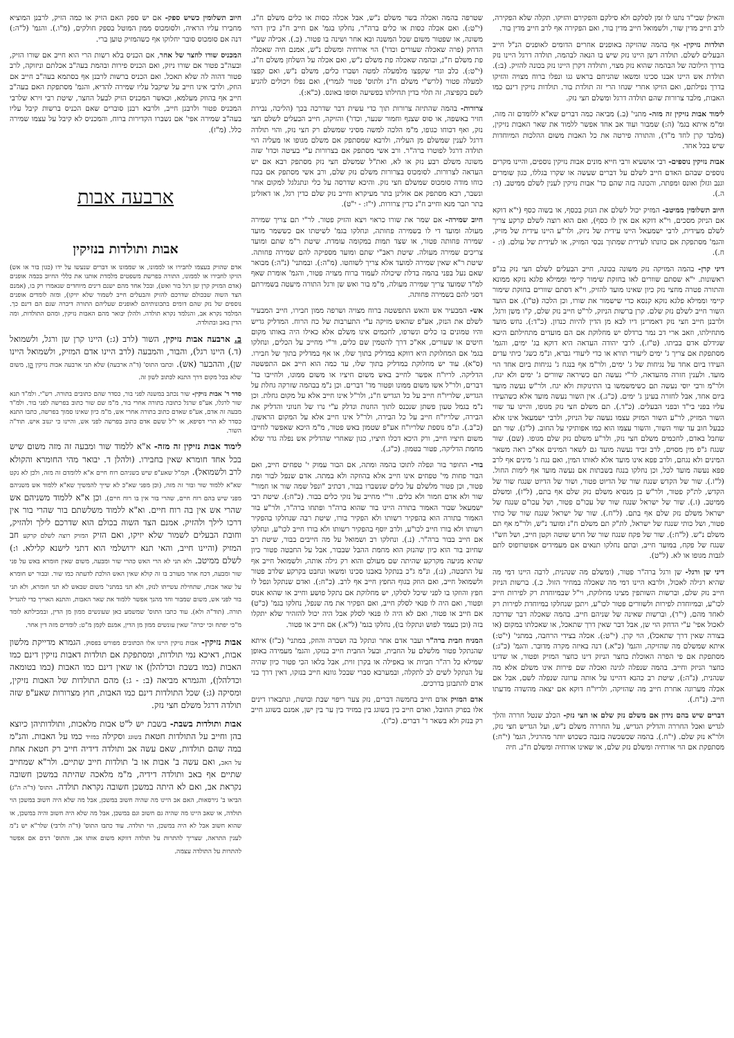והאילן שבי"ד נתנו לו זמן לסלקם ולא סילקם והפקירם והזיקו. תקלה שלא הפקירה, לרב חייב מדין שור, ולשמואל חייב מדין בור, ואם הפקירה אף לרב חייב מדין בור.
תולדות נזיקין- אף בהמה שהזיקה באופנים אחרים הדומים לאופנים הנ"ל חייב הבעלים לשלם. תולדה דשן היינו נזק שיש בו הנאה לבהמה, תולדה דרגל היינו נזק בדרך הילוכה של הבהמה שהוא נזק מצוי, ותולדה דקרן היינו נזק בכונה להזיק. (ב:). תולדת אש היינו אבנו סכינו ומשאו שהניחם בראש גגו ונפלו ברוח מצויה והזיקו בדרך נפילתם, ואם הזיקו אחרי שנחו הרי זה תולדת בור. תולדות נזיקין דינם כמו האבות, מלבד צרורות שהם תולדה דרגל ומשלם חצי נזק.
לימוד אבות נזיקין זה מזה- מתני' (ב.) מביאה כמה דברים שא"א ללומדם זה מזה, ומ"מ איתא בגמ' (ה:) שמבור ועוד אב אחד אפשר ללמוד את שאר האבות נזיקין, (מלבד קרן לחד מ"ד), והתורה פירטה את כל האבות משום ההלכות המיוחדות שיש בכל אחד.
אבות נזיקין נוספים- רבי אושעיא ורבי חייא מונים אבות נזיקין נוספים, והיינו מקרים נוספים שבהם האדם חייב לשלם על דברים שעשה או שקרו בגללו, כגון שומרים וגנב וגזלן ואונס ומפתה, והכונה בזה שהם כד' אבות נזיקין לענין לשלם ממיטב. (ד: ה.).
חיוב תשלומין ממיטב- המזיק יכול לשלם את הנזק בכסף, או בשוה כסף (י"א דוקא אם הניזק מסכים, וי"א דוקא אם אין לו כסף), ואם הוא רוצה לשלם קרקע צריך לשלם מעידית, לרבי ישמעאל היינו עידית של ניזק, ולר"ע היינו עידית של מזיק, והגמ' מסתפקת אם כוונתו לעידית שמתוך נכסי המזיק, או לעידית של עולם. (ו: - ח.).
דיני קרן- בהמה המזיקה נזק משונה בכונה, חייב הבעלים לשלם חצי נזק בג"פ ראשונות. י"א שסתם שוורים לאו בחזקת שימור קיימי וממילא פלגא נזקא ממונא והתורה פטרה מחצי נזק כיון שאינו מועד להזיק, וי"א דסתם שוורים בחזקת שימור קיימי וממילא פלגא נזקא קנסא כדי שישמור את שורו, וכן הלכה (ט"ו). אם הועד השור חייב לשלם נזק שלם. קרן ברשות הניזק, לר"ט חייב נזק שלם, ק"ו משן ורגל, ולרבנן חייב חצי נזק דאמרינן דיו לבא מן הדין להיות כנדון. (כ"ד:). נחש מועד מתחילתו, וזאב ארי דב נמר ברדלס יש מחלוקת אם הם מועדים מתחילתם היכא שגידלם אדם בביתו. (ט"ז.). לרבי יהודה העדאה היא דוקא בג' ימים, והגמ' מסתפקת אם צריך ג' ימים ליעודי תורא או כדי ליעודי גברא, ונ"מ כשג' כיתי עדים העידו ביום אחד על נגיחות של ג' ימים, ולר"מ אף בנגח ג' נגיחות ביום אחד הוי מועד. ולענין חזרה מהעדאה, לר"י נעשה תם כשיראה שוורים ג' ימים ולא יגח, ולר"מ ורבי יוסי נעשה תם כשימשמשו בו התינוקות ולא יגח. ולר"ש נעשה מועד ביום אחד, אבל לחזרה בעינן ג' ימים. (כ"ג.). אין השור נעשה מועד אלא כשהעידו עליו בפני בי"ד ובפני הבעלים. (כ"ד.). תם משלם חצי נזק מגופו, והיינו עד שווי השור המזיק, לר"ע השור המזיק עצמו נעשה של הניזק, ולרבי ישמעאל אינו אלא כבעל חוב עד שווי השור, והשור עצמו הוא כמו אפותיקי על החוב. (ל"ג). שור תם שחבל באדם, לחכמים משלם חצי נזק, ולר"ע משלם נזק שלם מגופו. (שם). שור שנגח ג"פ מין מסוים, לרב זביד נעשה מועד גם לשאר המינים אא"כ ראה משאר המינים ולא נגחם, ולרב פפא אינו מועד אלא לאותו המין, ואם נגח ג' מינים אף לרב פפא נעשה מועד לכל, וכן נחלקו בנגח בשבתות אם נעשה מועד אף לימות החול. (ל"ז.). שור של הקדש שנגח שור של הדיוט פטור, ושור של הדיוט שנגח שור של הקדש, לת"ק פטור, ולר"ש בן מנסיא משלם נזק שלם אף בתם, (ל"ז), ומשלם ממיטב. (ז.). שור של ישראל שנגח שור של עכו"ם פטור, ושל עכו"ם שנגח של ישראל משלם נזק שלם אף בתם. (ל"ח.). שור של ישראל שנגח שור של כותי פטור, ושל כותי שנגח של ישראל, לת"ק תם משלם ח"נ ומועד נ"ש, ולר"מ אף תם משלם נ"ש. (ל"ח:). שור של פקח שנגח שור של חרש שוטה וקטן חייב, ושל חש"ו שנגח של פקח, במועד חייב, ובתם נחלקו תנאים אם מעמידים אפוטרופוס לתם לגבות מגופו או לא. (ל"ט).
דיני שן ורגל- שן ורגל ברה"ר פטור, (ומשלם מה שנהנית, לרבה היינו דמי מה שהיא רגילה לאכול, ולרבא היינו דמי מה שאכלה במחיר הזול. כ.). ברשות הניזק חייב נזק שלם, וברשות השותפין מצינו מחלוקת, וי"ל שבמיוחדת רק לפירות חייב לכו"ע, ובמיוחדת לפירות ולשוורים פטור לכו"ע, ויתכן שנחלקו במיוחדת לפירות רק לאחד מהם, (י"ד), וברשות שאינה של שניהם חייב. בהמה שאכלה דבר שדרכה לאכול אפי' ע"י הדחק הוי שן, אבל דבר שאין דרך שתאכל, או שאכלתו במקום (או בצורה שאין דרך שתאכל), הוי קרן. (י"ט:). אכלה בצידי הרחבה, במתני' (י"ט:) איתא שמשלם מה שהזיקה, והגמ' (כ"א.) דנה באיזה מקרה מדובר. והגמ' (כ"ג:) מסתפקת אם פי הפרה האוכלת בחצר הניזק דינו כחצר המזיק ופטור, או שדינו כחצר הניזק וחייב. בהמה שנפלה לגינה ואכלה שם פירות אינו משלם אלא מה שנהנית, (נ"ה:), שיטת רב כהנא דהיינו על אותה ערוגה שנפלה לשם, אבל אם אכלה מערוגה אחרת חייב מה שהזיקה, ולריו"ח דוקא אם יצאה מהשדה מדעתו חייב. (נ"ח.).
דברים שיש בהם נידון אם משלם נזק שלם או חצי נזק- הכלב שנטל חררה והלך לגדיש ואכל החררה והדליק הגדיש, על החררה משלם נ"ש, ועל הגדיש חצי נזק, ולר"א נזק שלם. (י"ח.). בהמה שכשכשה בזנבה כשכוש יותר מהרגיל, הגמ' (י"ח:) מסתפקת אם הוי אורחיה ומשלם נזק שלם, או שאינו אורחיה ומשלם ח"נ. חיה
שטרפה בהמה ואכלה בשר משלם נ"ש, אבל אכלה כסות או כלים משלם ח"נ. (י"ט:). ואם אכלה כסות או כלים ברה"ר, נחלקו בגמ' אם חייב ח"נ כיון דהוי משונה, או שפטור משום שכל המשנה ובא אחר ושינה בו פטור. (כ.). אכילה שע"י הדחק (פרה שאכלה שעורים וכדו') הוי אורחיה ומשלם נ"ש, אמנם חיה שאכלה פת משלם ח"נ, ובהמה שאכלה פת משלם נ"ש, ואם אכלה על השלחן משלם ח"נ. (י"ט:). כלב וגדי שקפצו מלמעלה למטה ושברו כלים, משלם נ"ש, ואם קפצו למעלה פטור (לרש"י משלם ח"נ ולתוס' פטור לגמרי), ואם נפלו ויכולים להגיע לשם בקפיצה, זה תלוי בדין תחילתו בפשיעה וסופו באונס. (כ"א:).
צרורות- בהמה שהתיזה צרורות תוך כדי עשית דבר שדרכה בכך (הליכה, נבירת חזיר באשפה, או סוס שצנף וחמור שנער, וכדו') והזיקה, חייב הבעלים לשלם חצי נזק, ואף דכוחו כגופו, מ"מ הלכה למשה מסיני שמשלם רק חצי נזק, והוי תולדה דרגל לענין שמשלם מן העליה, ולרבא שמסתפק אם משלם מגופו או מעליה הוי תולדה דרגל לפוטרו ברה"ר. ורב אשי מסתפק אם בצרורות ע"י בעיטה וכדו' שזה משונה משלם רבע נזק או לא, ואת"ל שמשלם חצי נזק מסתפק רבא אם יש העדאה לצרורות. לסומכוס בצרורות משלם נזק שלם, ורב אשי מסתפק אם בכח כוחו מודה סומכוס שמשלם חצי נזק. והיכא שדרסה על כלי ונתגלגל למקום אחר ונשבר, רבא מסתפק אם אזלינן בתר מעיקרא וחייב נזק שלם כדין רגל, או דאזלינן בתר תבר מנא וחייב ח"נ כדין צרורות. (י"ז: - י"ט).
חיוב שמירה- אם שמר את שורו כראוי ויצא והזיק פטור. לר"י תם צריך שמירה מעולה ומועד די לו בשמירה פחותה, ונחלקו בגמ' לשיטתו אם כששמר מועד שמירה פחותה פטור, או שצד תמות במקומה עומדת. שיטת ר"מ שתם ומועד צריכים שמירה מעולה. שיטת ראב"י שתם ומועד מספיקה להם שמירה פחותה. שיטת ר"א שאין שמירה למועד אלא צריך לשוחטו. (מ"ה:). ובמתני' (נ"ה:) מבואר שאם נעל בפני בהמה בדלת שיכולה לעמוד ברוח מצויה פטור, והגמ' אומרת שאף למ"ד שמועד צריך שמירה מעולה, מ"מ בור ואש שן ורגל התורה מיעטה בשמירתם דסגי להם בשמירה פחותה.
אש- המבעיר אש והאש התפשטה ברוח מצויה ושרפה ממון חבירו, חייב המבעיר לשלם את הנזק, אע"פ שהאש מזיקה ע"י התערבות של כח הרוח. המדליק גדיש והיו טמונים בו כלים ונשרפו, לחכמים אינו משלם אלא כאילו היה באותו מקום חיטים או שעורים, אא"כ דרך להטמין שם כלים, ור"י מחייב על הכלים, ונחלקו בגמ' אם המחלוקת היא דווקא במדליק בתוך שלו, או אף במדליק בתוך של חבירו. (ס"א). עוד יש מחלוקת במדליק בתוך שלו, עד כמה הוא חייב אם התפשטה הדליקה. לריו"ח אפשר לחייב באש משום חיציו או משום ממונו, ולחייבו בד' דברים, ולר"ל אשו משום ממונו ופטור מד' דברים. וכן נ"מ בבהמה שזרקה גחלת על הגדיש, שלריו"ח חייב על כל הגדיש ח"נ, ולר"ל אינו חייב אלא על מקום גחלת. וכן נ"מ בגמל טעון פשתן שנכנס לתוך החנות ונדלק ע"י נרו של חנווני והדליק את הבירה, שלריו"ח חייב על כל הבירה, ולר"ל אינו חייב אלא על המקום הראשון. (כ"ב.). ונ"מ נוספת שלריו"ח אע"פ שטמון באש פטור, מ"מ היכא שאפשר לחייבו משום חיציו חייב, ורק היכא דכלו חיציו, כגון שאחרי שהדליק אש נפלה גדר שלא מחמת הדליקה, פטור בטמון. (כ"ג.).
בור- החופר בור ונפלה לתוכו בהמה ומתה, אם הבור עמוק י' טפחים חייב, ואם הבור פחות מי' טפחים אינו חייב אלא בהוזקה ולא במתה. אדם שנפל לבור ומת פטור, וכן פטור מלשלם על כלים שנשברו בבור, דכתיב "ונפל שמה שור או חמור" שור ולא אדם חמור ולא כלים. ור"י מחייב על נזקי כלים בבור. (כ"ח:). שיטת רבי ישמעאל שבור האמור בתורה היינו בור שהוא ברה"ר ופתחו ברה"ר, ולר"ע בור האמור בתורה הוא בהפקיר רשותו ולא הפקיר בורו, שיטת רבה שנחלקו בהפקיר רשותו ולא בורו חייב לכו"ע, ולרב יוסף בהפקיר רשותו ולא בורו חייב לכו"ע, ונחלקו אם חייב בבור ברה"ר. (נ.). ונחלקו רב ושמואל על מה חייבים בבור, שיטת רב שחיוב בור הוא כיון שהנזק הוא מחמת ההבל שבבור, אבל על החבטה פטור כיון שהיא מגיעה מקרקע שהיתה שם מעולם והוא רק גילה אותה, ולשמואל חייב אף על החבטה, (נ:), ונ"מ ג"כ בנתקל באבנו סכינו ומשאו ונחבט בקרקע שלרב פטור ולשמואל חייב, ואם הוזק בגוף החפץ חייב אף לרב. (כ"ח:). ואדם שנתקל ונפל לו חפץ והוזקו בו לפני שיכל לסלקו, יש מחלוקת אם נתקל פושע וחייב או שהוא אנוס ופטור, ואם היה לו פנאי לסלק חייב, ואם הפקיר את מה שנפל, נחלקו בגמ' (כ"ט) אם חייב או פטור, ואם לא היה לו פנאי לסלק אבל היה יכול להזהיר שלא יתקלו בזה (וכן בעמד לפוש ונתקלו בו), נחלקו בגמ' (ל"א.) אם חייב או פטור.
המניח חבית ברה"ר ועבר אדם אחר ונתקל בה ושברה והוזק, במתני' (כ"ז) איתא שהנתקל פטור מלשלם על החבית, ובעל החבית חייב בנזקו, והגמ' מעמידה באופן שמילא כל רה"ר חביות או באפילה או בקרן זוית, אבל בלאו הכי פטור כיון שהיה על הנתקל לשים לב לתקלה, ובמערבא סברי שבכל גוונא חייב בנזקו, דאין דרך בני אדם להתבונן בדרכים.
אדם המזיק אדם חייב בחמשה דברים, נזק צער ריפוי שבת ובושת, ונתבארו דינים אלו בפרק החובל, ואדם חייב בין בשוגג בין במזיד בין ער בין ישן, אמנם בשוגג חייב רק בנזק ולא בשאר ד' דברים. (כ"ו).
חיוב תשלומין כשיש ספק- אם יש ספק האם הזיק או כמה הזיק, לרבנן המוציא מחבירו עליו הראיה, ולסומכוס ממון המוטל בספק חולקים, (מ"ו.). והגמ' (ל"ה:) דנה אם סומכוס סובר יחלוקו אף כשהמזיק טוען ברי.
המכניס שורו לחצר של אחר, אם הכניס בלא רשות הרי הוא חייב אם שורו הזיק, ובעה"ב פטור אם שורו ניזק, ואם הכניס פירות ובהמת בעה"ב אכלתם וניזוקה, לרב פטור דהוה לה שלא תאכל. ואם הכניס ברשות לרבנן אף בסתמא בעה"ב חייב אם הוזק, ולרבי אינו חייב על שיקבל עליו שמירה להדיא, והגמ' מסתפקת האם בעה"ב חייב אף בהוזק מעלמא, וכאשר המכניס הזיק לבעל החצר, שיטת רבי זירא שלרבי המכניס פטור ולרבנן חייב, ולרבא רבנן סוברים שאם הכניס ברשות קיבל עליו בעה"ב שמירה אפי' אם נשברו הקדירות ברוח, והמכניס לא קיבל על עצמו שמירה כלל. (מ"ז).
ארבעה אבות
אבות ותולדות בנזיקין
אדם שהזיק בעצמו לחבירו או לממונו, או שממונו או דברים שנעשו על ידו (כגון בור או אש) הזיקו לחבירו או לממונו, התורה בפרשת משפטים מלמדת אותנו את כללי החיוב בכמה אופנים (אדם המזיק קרן שן רגל בור ואש), ובכל אחד מהם ישנם דינים מיוחדים שנאמרו רק בו, (אמנם הצד השוה שבכולם שדרכם להזיק והבעלים חייב לשמור שלא יזיקו), ומזה לומדים אופנים נוספים של נזק שהם דומים בתכונותיהם לאופנים שעליהם התורה דיברה שגם הם דינם כך. המלמד נקרא אב, והנלמד נקרא תולדה. ולהלן יבואר מהם האבות נזיקין, ומהם התולדות, ומה הדין באב ובתולדה.
ב. ארבעה אבות נזיקין, השור (לרב (ג:) היינו קרן שן ורגל, ולשמואל (ד.) היינו רגל), והבור, והמבעה (לרב היינו אדם המזיק, ולשמואל היינו שן), וההבער (אש). וכתבו התוס' (ד"ה ארבעה) שלא תני ארבעה אבות נזיקין הן, משום שלא בכל מקום דרך התנא לכתוב לשון זה.
סדר ד' אבות נזיקין- שור נכתב במשנה לפני בור, כסדר שהם כתובים בתורה. רש"י. ולמ"ד תנא שור לרגלו, אע"פ שרגל כתובה בתורה אחרי בור, מ"מ שם שור כתוב בפרשה לפני בור. ולמ"ד מבעה זה אדם, אע"פ שאדם כתוב בתורה אחרי אש, מ"מ כיון שאינו סמוך בפרשה, כתבו התנא כסדר לא הרי דסיפא, או י"ל ששם אדם כתוב בפרשה לפני אש, והיינו כי יגנוב איש. תוד"ה השור.
לימוד אבות נזיקין זה מזה- א"א ללמוד שור ומבעה זה מזה משום שיש בכל אחד חומרא שאין בחבירו. (ולהלן ד. יבואר מהי החומרא והקולא לרב ולשמואל). וקמ"ל שאע"פ שיש בשניהם רוח חיים א"א ללומדם זה מזה, ולכן לא נקט שא"א ללמוד שור ובור זה מזה, (וכן מפני שא"כ לא שייך להמשיך שא"א ללמוד אש משניהם מפני שיש בהם רוח חיים, שהרי בור אין בו רוח חיים). וכן א"א ללמוד משניהם אש שהרי אש אין בה רוח חיים. וא"א ללמוד משלשתם בור שהרי בור אין דרכו לילך ולהזיק. אמנם הצד השוה בכולם הוא שדרכם לילך ולהזיק, וחובת הבעלים לשמור שלא יזיקו, ואם הזיק המזיק רוצה לשלם קרקע חב המזיק (והיינו חייב, והאי תנא ירושלמי הוא דתני לישנא קלילא. ו:) לשלם ממיטב. ולא תני לא הרי האש כהרי שור ומבעה, משום שאין חומרא באש על פני שור ומבעה, דכח אחר מעורב בו זה קולא שאין האש הולכת לדעתה כמו שור. ובבור יש חומרא על שאר אבות, שתחילת עשייתו לנזק, ולא תני במתני' משום שבאש לא תני חומרא, ולא תני בור לפני אש, משום שמבור וחד מהנך אפשר ללמוד את שאר האבות, והתנא האריך כדי להגדיל תורה. (תוד"ה ולא). עוד כתבו התוס' שמשמע כאן שעונשים ממון מן הדין, ובמכילתא לומד מ"כי יפתח וכי יכרה" שאין עונשים ממון מן הדין, אמנם לקמן מ"ט: לומדים מזה דין אחר.
אבות נזיקין- אבות נזיקין היינו אלו הכתובים מפורש בפסוק. הגמרא מדייקת מלשון אבות, דאיכא נמי תולדות, ומסתפקת אם תולדות דאבות נזיקין דינם כמו האבות (כמו בשבת וכדלהלן) או שאין דינם כמו האבות (כמו בטומאה וכדלהלן), והגמרא מביאה (ב: - ג:) מהם התולדות של האבות נזיקין, ומסיקה (ג:) שכל התולדות דינם כמו האבות, חוץ מצרורות שאע"פ שזה תולדה דרגל משלם חצי נזק.
אבות ותולדות בשבת- בשבת יש ל"ט אבות מלאכות, ותולדותיהן כיוצא בהן וחייב על התולדות חטאת בשוגג וסקילה במזיד כמו על האבות. והנ"מ במה שהם תולדות, שאם עשה אב ותולדה דידיה חייב רק חטאת אחת על האב, ואם עשה ב' אבות או ב' תולדות חייב שתיים. ולר"א שמחייב שתיים אף באב ותולדה דידיה, מ"מ מלאכה שהיתה במשכן חשובה נקראת אב, ואם לא היתה במשכן חשובה נקראת תולדה. התוס' (ד"ה ה"ג) הביאו ב' גירסאות, האם אב היינו מה שהיה חשוב במשכן, אבל מה שלא היה חשוב במשכן הוי תולדה, או שאב היינו מה שהיה גם חשוב וגם במשכן, אבל מה שלא היה חשוב והיה במשכן, או שהוא חשוב אבל לא היה במשכן, הוי תולדה. עוד כתבו התוס' (ד"ה ולרבי) שלר"א יש נ"מ לענין התראה, שצריך להתרות על תולדה דווקא משום אותו אב, והתוס' דנים אם אפשר להתרות על התולדה עצמה.